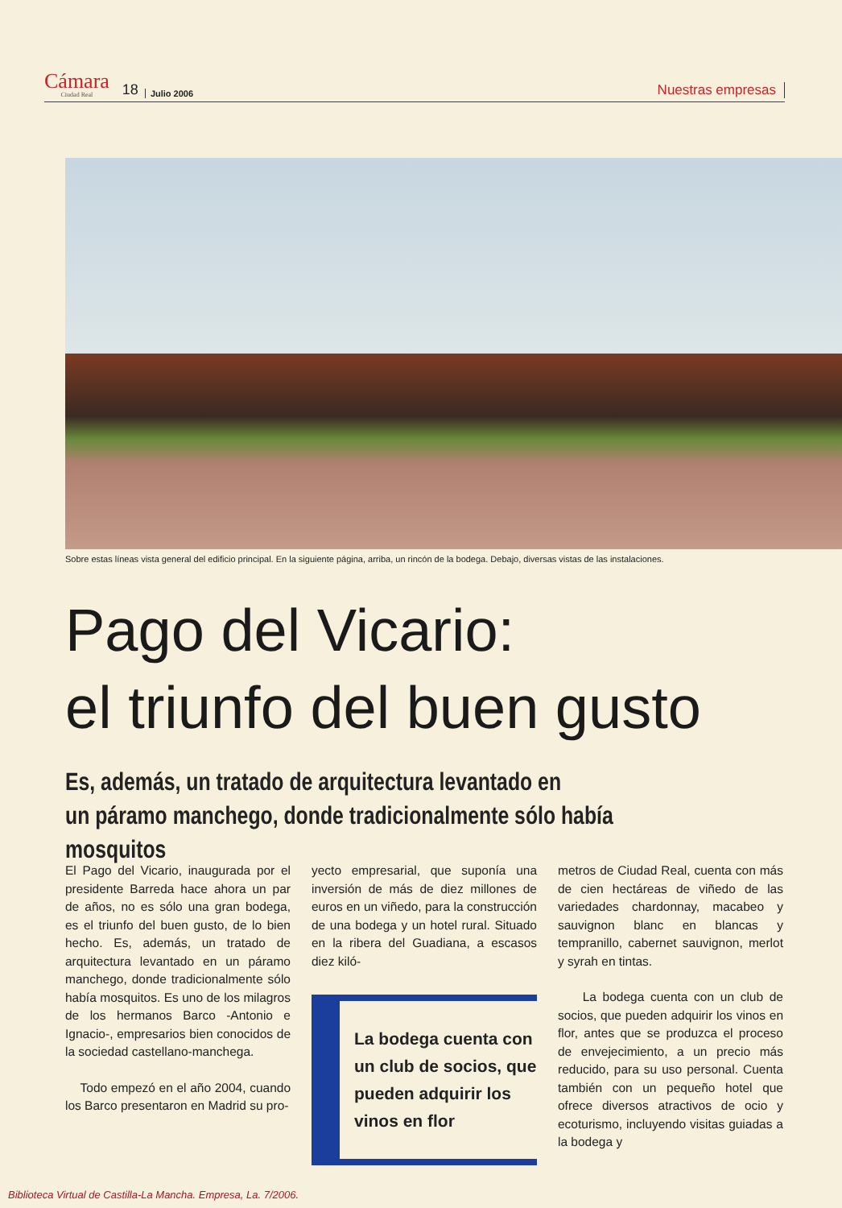Cámara
Ciudad Real
18
Julio 2006
Nuestras empresas
Sobre estas líneas vista general del edificio principal. En la siguiente página, arriba, un rincón de la bodega. Debajo, diversas vistas de las instalaciones.
Pago del Vicario:
el triunfo del buen gusto
Es, además, un tratado de arquitectura levantado en
un páramo manchego, donde tradicionalmente sólo había mosquitos
El Pago del Vicario, inaugurada por el presidente Barreda hace ahora un par de años, no es sólo una gran bodega, es el triunfo del buen gusto, de lo bien hecho. Es, además, un tratado de arquitectura levantado en un páramo manchego, donde tradicionalmente sólo había mosquitos. Es uno de los milagros de los hermanos Barco -Antonio e Ignacio-, empresarios bien conocidos de la sociedad castellano-manchega.
Todo empezó en el año 2004, cuando los Barco presentaron en Madrid su pro-
yecto empresarial, que suponía una inversión de más de diez millones de euros en un viñedo, para la construcción de una bodega y un hotel rural. Situado en la ribera del Guadiana, a escasos diez kiló-
La bodega cuenta con un club de socios, que pueden adquirir los vinos en flor
metros de Ciudad Real, cuenta con más de cien hectáreas de viñedo de las variedades chardonnay, macabeo y sauvignon blanc en blancas y tempranillo, cabernet sauvignon, merlot y syrah en tintas.
La bodega cuenta con un club de socios, que pueden adquirir los vinos en flor, antes que se produzca el proceso de envejecimiento, a un precio más reducido, para su uso personal. Cuenta también con un pequeño hotel que ofrece diversos atractivos de ocio y ecoturismo, incluyendo visitas guiadas a la bodega y
Biblioteca Virtual de Castilla-La Mancha. Empresa, La. 7/2006.